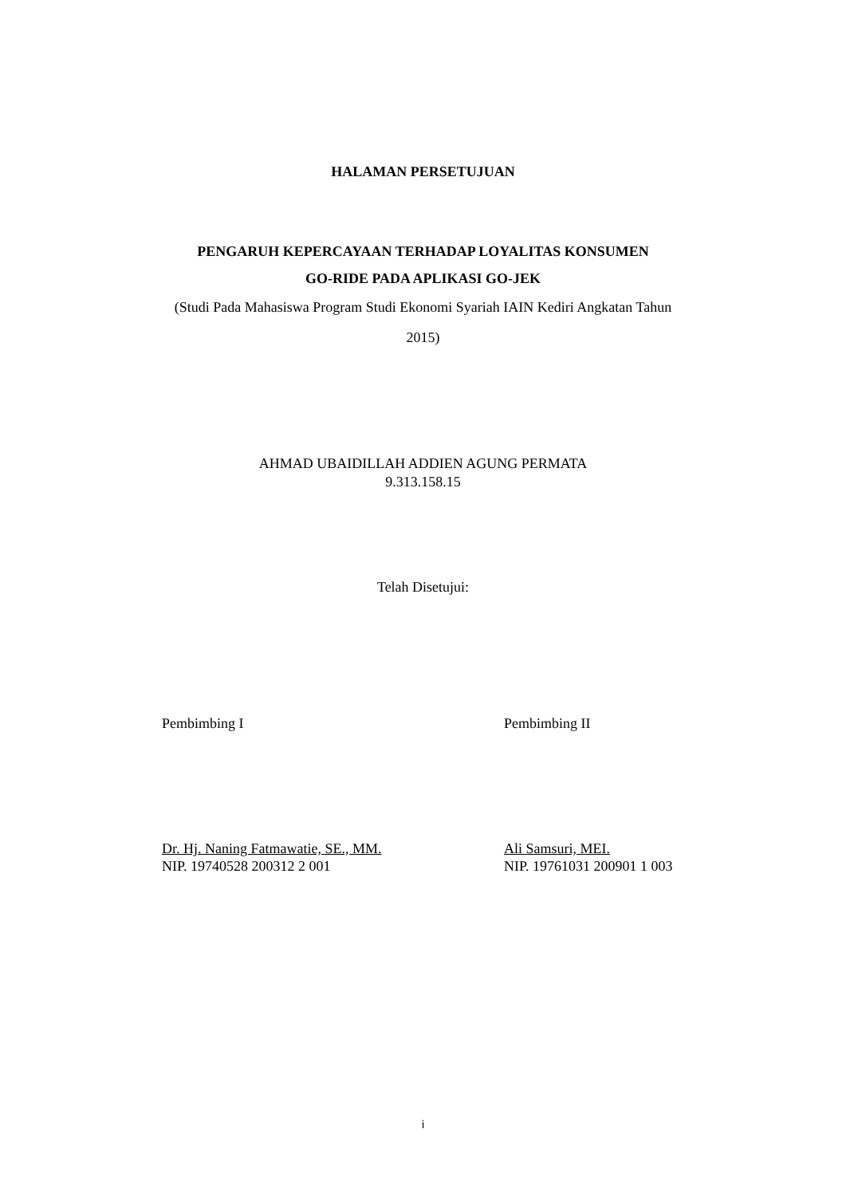HALAMAN PERSETUJUAN
PENGARUH KEPERCAYAAN TERHADAP LOYALITAS KONSUMEN
GO-RIDE PADA APLIKASI GO-JEK
(Studi Pada Mahasiswa Program Studi Ekonomi Syariah IAIN Kediri Angkatan Tahun 2015)
AHMAD UBAIDILLAH ADDIEN AGUNG PERMATA
9.313.158.15
Telah Disetujui:
Pembimbing I Pembimbing II
Dr. Hj. Naning Fatmawatie, SE., MM.
NIP. 19740528 200312 2 001
Ali Samsuri, MEI.
NIP. 19761031 200901 1 003
i